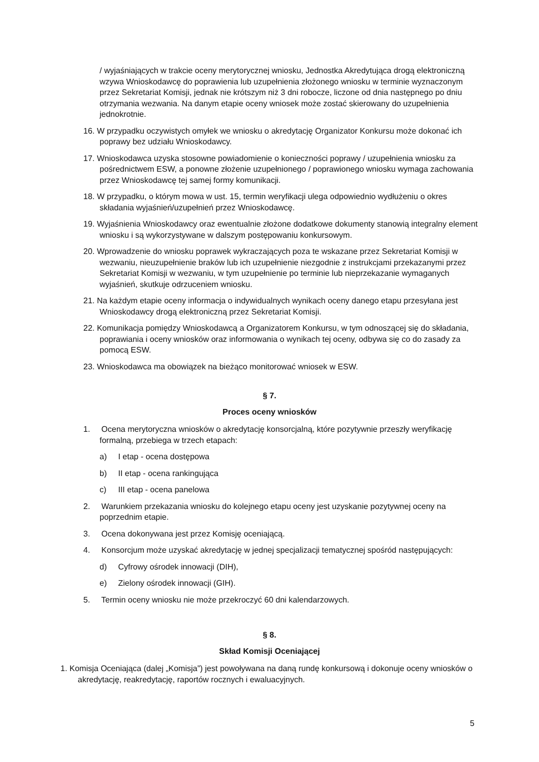/ wyjaśniających w trakcie oceny merytorycznej wniosku, Jednostka Akredytująca drogą elektroniczną wzywa Wnioskodawcę do poprawienia lub uzupełnienia złożonego wniosku w terminie wyznaczonym przez Sekretariat Komisji, jednak nie krótszym niż 3 dni robocze, liczone od dnia następnego po dniu otrzymania wezwania. Na danym etapie oceny wniosek może zostać skierowany do uzupełnienia jednokrotnie.
16. W przypadku oczywistych omyłek we wniosku o akredytację Organizator Konkursu może dokonać ich poprawy bez udziału Wnioskodawcy.
17. Wnioskodawca uzyska stosowne powiadomienie o konieczności poprawy / uzupełnienia wniosku za pośrednictwem ESW, a ponowne złożenie uzupełnionego / poprawionego wniosku wymaga zachowania przez Wnioskodawcę tej samej formy komunikacji.
18. W przypadku, o którym mowa w ust. 15, termin weryfikacji ulega odpowiednio wydłużeniu o okres składania wyjaśnień/uzupełnień przez Wnioskodawcę.
19. Wyjaśnienia Wnioskodawcy oraz ewentualnie złożone dodatkowe dokumenty stanowią integralny element wniosku i są wykorzystywane w dalszym postępowaniu konkursowym.
20. Wprowadzenie do wniosku poprawek wykraczających poza te wskazane przez Sekretariat Komisji w wezwaniu, nieuzupełnienie braków lub ich uzupełnienie niezgodnie z instrukcjami przekazanymi przez Sekretariat Komisji w wezwaniu, w tym uzupełnienie po terminie lub nieprzekazanie wymaganych wyjaśnień, skutkuje odrzuceniem wniosku.
21. Na każdym etapie oceny informacja o indywidualnych wynikach oceny danego etapu przesyłana jest Wnioskodawcy drogą elektroniczną przez Sekretariat Komisji.
22. Komunikacja pomiędzy Wnioskodawcą a Organizatorem Konkursu, w tym odnoszącej się do składania, poprawiania i oceny wniosków oraz informowania o wynikach tej oceny, odbywa się co do zasady za pomocą ESW.
23. Wnioskodawca ma obowiązek na bieżąco monitorować wniosek w ESW.
§ 7.
Proces oceny wniosków
1. Ocena merytoryczna wniosków o akredytację konsorcjalną, które pozytywnie przeszły weryfikację formalną, przebiega w trzech etapach:
a) I etap - ocena dostępowa
b) II etap - ocena rankingująca
c) III etap - ocena panelowa
2. Warunkiem przekazania wniosku do kolejnego etapu oceny jest uzyskanie pozytywnej oceny na poprzednim etapie.
3. Ocena dokonywana jest przez Komisję oceniającą.
4. Konsorcjum może uzyskać akredytację w jednej specjalizacji tematycznej spośród następujących:
d) Cyfrowy ośrodek innowacji (DIH),
e) Zielony ośrodek innowacji (GIH).
5. Termin oceny wniosku nie może przekroczyć 60 dni kalendarzowych.
§ 8.
Skład Komisji Oceniającej
1. Komisja Oceniająca (dalej „Komisja”) jest powoływana na daną rundę konkursową i dokonuje oceny wniosków o akredytację, reakredytację, raportów rocznych i ewaluacyjnych.
5